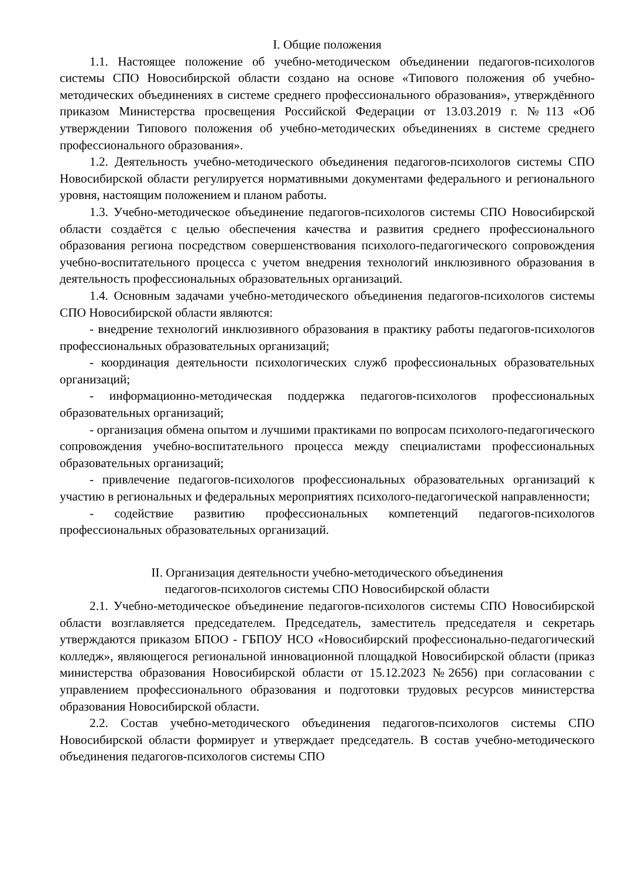I. Общие положения
1.1. Настоящее положение об учебно-методическом объединении педагогов-психологов системы СПО Новосибирской области создано на основе «Типового положения об учебно-методических объединениях в системе среднего профессионального образования», утверждённого приказом Министерства просвещения Российской Федерации от 13.03.2019 г. №113 «Об утверждении Типового положения об учебно-методических объединениях в системе среднего профессионального образования».
1.2. Деятельность учебно-методического объединения педагогов-психологов системы СПО Новосибирской области регулируется нормативными документами федерального и регионального уровня, настоящим положением и планом работы.
1.3. Учебно-методическое объединение педагогов-психологов системы СПО Новосибирской области создаётся с целью обеспечения качества и развития среднего профессионального образования региона посредством совершенствования психолого-педагогического сопровождения учебно-воспитательного процесса с учетом внедрения технологий инклюзивного образования в деятельность профессиональных образовательных организаций.
1.4. Основным задачами учебно-методического объединения педагогов-психологов системы СПО Новосибирской области являются:
- внедрение технологий инклюзивного образования в практику работы педагогов-психологов профессиональных образовательных организаций;
- координация деятельности психологических служб профессиональных образовательных организаций;
- информационно-методическая поддержка педагогов-психологов профессиональных образовательных организаций;
- организация обмена опытом и лучшими практиками по вопросам психолого-педагогического сопровождения учебно-воспитательного процесса между специалистами профессиональных образовательных организаций;
- привлечение педагогов-психологов профессиональных образовательных организаций к участию в региональных и федеральных мероприятиях психолого-педагогической направленности;
- содействие развитию профессиональных компетенций педагогов-психологов профессиональных образовательных организаций.
II. Организация деятельности учебно-методического объединения
педагогов-психологов системы СПО Новосибирской области
2.1. Учебно-методическое объединение педагогов-психологов системы СПО Новосибирской области возглавляется председателем. Председатель, заместитель председателя и секретарь утверждаются приказом БПОО - ГБПОУ НСО «Новосибирский профессионально-педагогический колледж», являющегося региональной инновационной площадкой Новосибирской области (приказ министерства образования Новосибирской области от 15.12.2023 №2656) при согласовании с управлением профессионального образования и подготовки трудовых ресурсов министерства образования Новосибирской области.
2.2. Состав учебно-методического объединения педагогов-психологов системы СПО Новосибирской области формирует и утверждает председатель. В состав учебно-методического объединения педагогов-психологов системы СПО